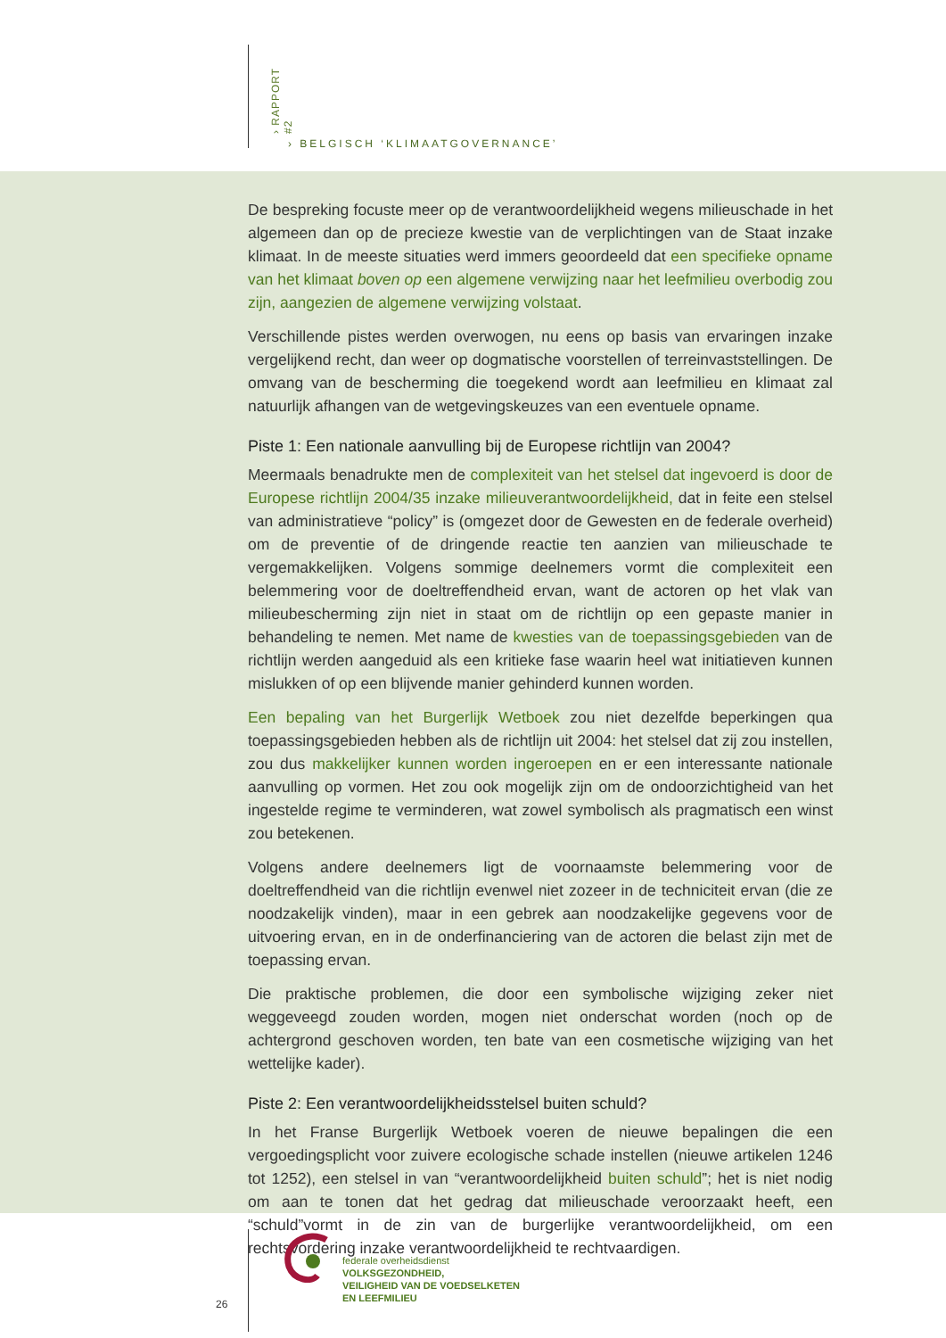› RAPPORT #2
› BELGISCH ‘KLIMAATGOVERNANCE’
De bespreking focuste meer op de verantwoordelijkheid wegens milieuschade in het algemeen dan op de precieze kwestie van de verplichtingen van de Staat inzake klimaat. In de meeste situaties werd immers geoordeeld dat een specifieke opname van het klimaat boven op een algemene verwijzing naar het leefmilieu overbodig zou zijn, aangezien de algemene verwijzing volstaat.
Verschillende pistes werden overwogen, nu eens op basis van ervaringen inzake vergelijkend recht, dan weer op dogmatische voorstellen of terreinvaststellingen. De omvang van de bescherming die toegekend wordt aan leefmilieu en klimaat zal natuurlijk afhangen van de wetgevingskeuzes van een eventuele opname.
Piste 1: Een nationale aanvulling bij de Europese richtlijn van 2004?
Meermaals benadrukte men de complexiteit van het stelsel dat ingevoerd is door de Europese richtlijn 2004/35 inzake milieuverantwoordelijkheid, dat in feite een stelsel van administratieve “policy” is (omgezet door de Gewesten en de federale overheid) om de preventie of de dringende reactie ten aanzien van milieuschade te vergemakkelijken. Volgens sommige deelnemers vormt die complexiteit een belemmering voor de doeltreffendheid ervan, want de actoren op het vlak van milieubescherming zijn niet in staat om de richtlijn op een gepaste manier in behandeling te nemen. Met name de kwesties van de toepassingsgebieden van de richtlijn werden aangeduid als een kritieke fase waarin heel wat initiatieven kunnen mislukken of op een blijvende manier gehinderd kunnen worden.
Een bepaling van het Burgerlijk Wetboek zou niet dezelfde beperkingen qua toepassingsgebieden hebben als de richtlijn uit 2004: het stelsel dat zij zou instellen, zou dus makkelijker kunnen worden ingeroepen en er een interessante nationale aanvulling op vormen. Het zou ook mogelijk zijn om de ondoorzichtigheid van het ingestelde regime te verminderen, wat zowel symbolisch als pragmatisch een winst zou betekenen.
Volgens andere deelnemers ligt de voornaamste belemmering voor de doeltreffendheid van die richtlijn evenwel niet zozeer in de techniciteit ervan (die ze noodzakelijk vinden), maar in een gebrek aan noodzakelijke gegevens voor de uitvoering ervan, en in de onderfinanciering van de actoren die belast zijn met de toepassing ervan.
Die praktische problemen, die door een symbolische wijziging zeker niet weggeveegd zouden worden, mogen niet onderschat worden (noch op de achtergrond geschoven worden, ten bate van een cosmetische wijziging van het wettelijke kader).
Piste 2: Een verantwoordelijkheidsstelsel buiten schuld?
In het Franse Burgerlijk Wetboek voeren de nieuwe bepalingen die een vergoedingsplicht voor zuivere ecologische schade instellen (nieuwe artikelen 1246 tot 1252), een stelsel in van “verantwoordelijkheid buiten schuld”; het is niet nodig om aan te tonen dat het gedrag dat milieuschade veroorzaakt heeft, een “schuld”vormt in de zin van de burgerlijke verantwoordelijkheid, om een rechtsvordering inzake verantwoordelijkheid te rechtvaardigen.
26
federale overheidsdienst
VOLKSGEZONDHEID,
VEILIGHEID VAN DE VOEDSELKETEN
EN LEEFMILIEU